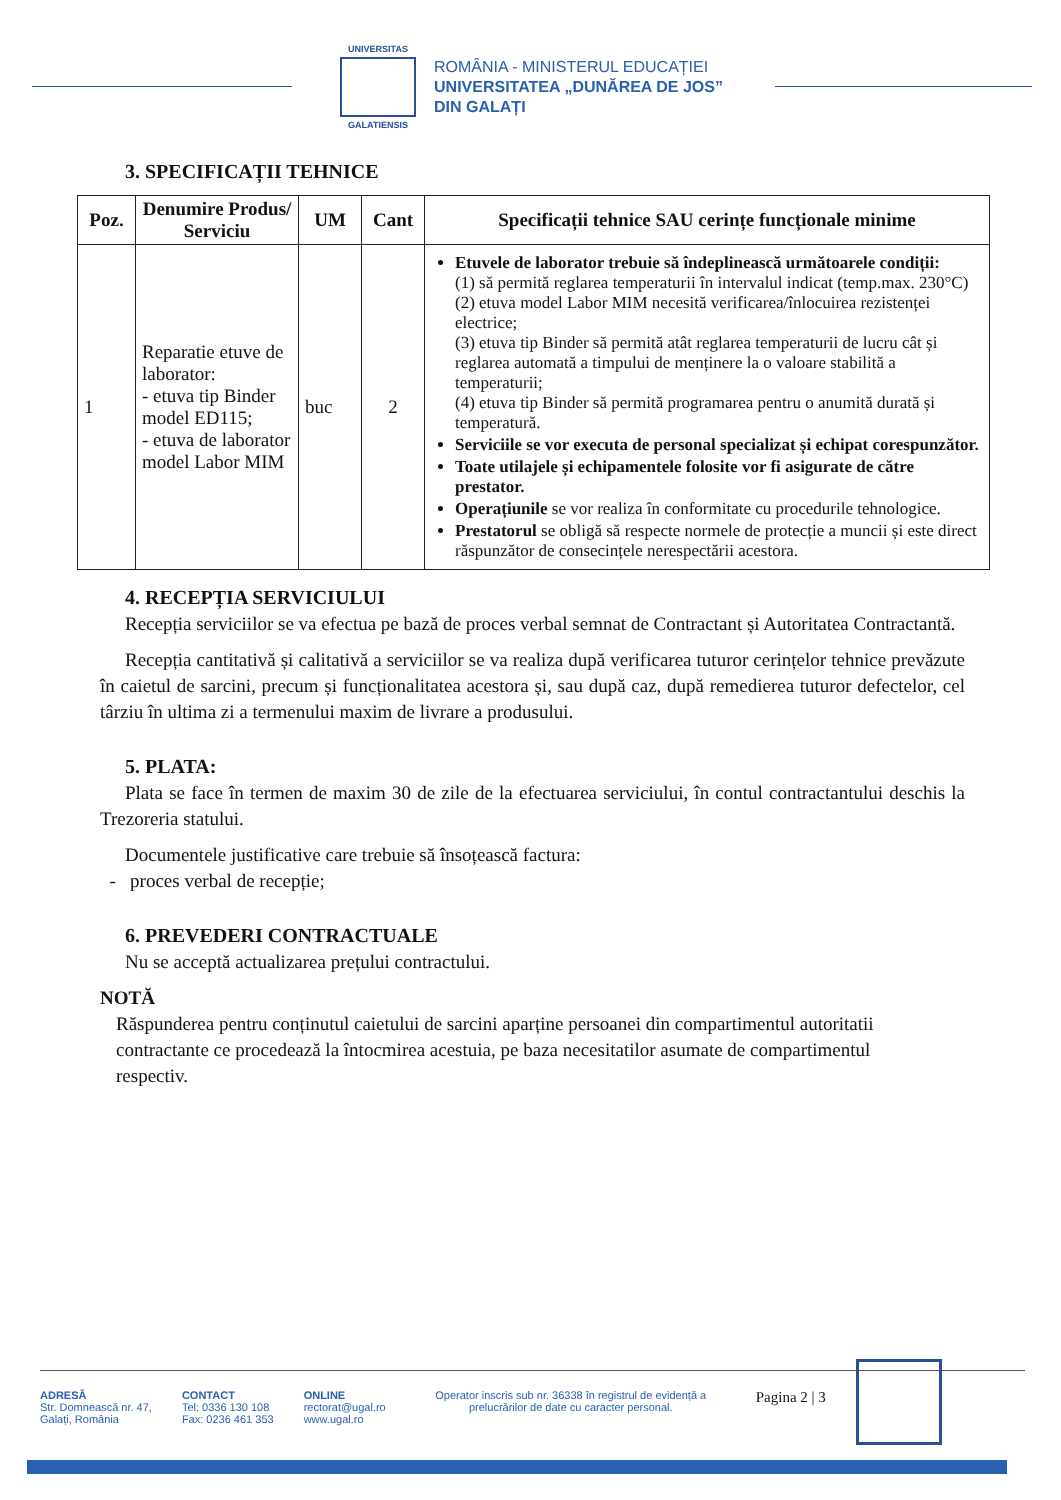UNIVERSITAS
GALATIENSIS
ROMÂNIA - MINISTERUL EDUCAȚIEI
UNIVERSITATEA „DUNĂREA DE JOS”
DIN GALAȚI
3. SPECIFICAȚII TEHNICE
| Poz. | Denumire Produs/ Serviciu | UM | Cant | Specificații tehnice SAU cerințe funcționale minime |
| --- | --- | --- | --- | --- |
| 1 | Reparatie etuve de laborator: - etuva tip Binder model ED115; - etuva de laborator model Labor MIM | buc | 2 | Etuvele de laborator trebuie să îndeplinească următoarele condiții: (1) să permită reglarea temperaturii în intervalul indicat (temp.max. 230°C) (2) etuva model Labor MIM necesită verificarea/înlocuirea rezistenței electrice; (3) etuva tip Binder să permită atât reglarea temperaturii de lucru cât și reglarea automată a timpului de menținere la o valoare stabilită a temperaturii; (4) etuva tip Binder să permită programarea pentru o anumită durată și temperatură. Serviciile se vor executa de personal specializat și echipat corespunzător. Toate utilajele și echipamentele folosite vor fi asigurate de către prestator. Operațiunile se vor realiza în conformitate cu procedurile tehnologice. Prestatorul se obligă să respecte normele de protecție a muncii și este direct răspunzător de consecințele nerespectării acestora. |
4. RECEPȚIA SERVICIULUI
Recepția serviciilor se va efectua pe bază de proces verbal semnat de Contractant și Autoritatea Contractantă.
Recepția cantitativă și calitativă a serviciilor se va realiza după verificarea tuturor cerințelor tehnice prevăzute în caietul de sarcini, precum și funcționalitatea acestora și, sau după caz, după remedierea tuturor defectelor, cel târziu în ultima zi a termenului maxim de livrare a produsului.
5. PLATA:
Plata se face în termen de maxim 30 de zile de la efectuarea serviciului, în contul contractantului deschis la Trezoreria statului.
Documentele justificative care trebuie să însoțească factura:
- proces verbal de recepție;
6. PREVEDERI CONTRACTUALE
Nu se acceptă actualizarea prețului contractului.
NOTĂ
Răspunderea pentru conținutul caietului de sarcini aparține persoanei din compartimentul autoritatii contractante ce procedează la întocmirea acestuia, pe baza necesitatilor asumate de compartimentul respectiv.
ADRESĂ
Str. Domnească nr. 47,
Galați, România
CONTACT
Tel: 0336 130 108
Fax: 0236 461 353
ONLINE
rectorat@ugal.ro
www.ugal.ro
Operator inscris sub nr. 36338 în registrul de evidență a prelucrărilor de date cu caracter personal.
Pagina 2 | 3